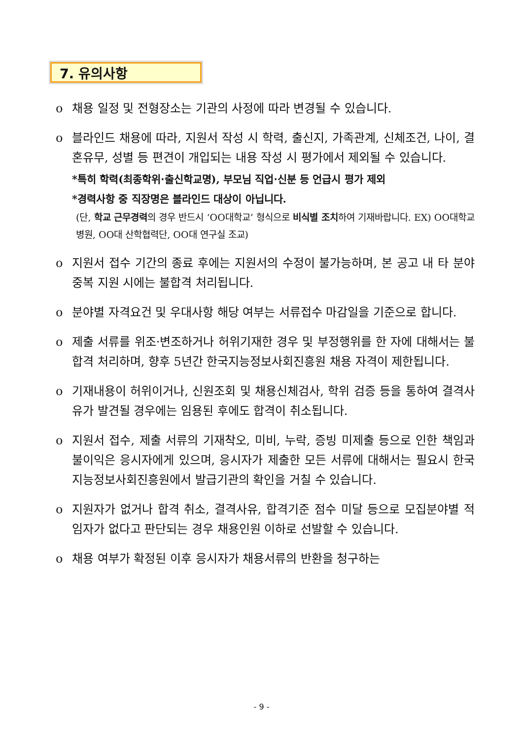7. 유의사항
o 채용 일정 및 전형장소는 기관의 사정에 따라 변경될 수 있습니다.
o 블라인드 채용에 따라, 지원서 작성 시 학력, 출신지, 가족관계, 신체조건, 나이, 결혼유무, 성별 등 편견이 개입되는 내용 작성 시 평가에서 제외될 수 있습니다.
*특히 학력(최종학위·출신학교명), 부모님 직업·신분 등 언급시 평가 제외
*경력사항 중 직장명은 블라인드 대상이 아닙니다.
(단, 학교 근무경력의 경우 반드시 ‘OO대학교’ 형식으로 비식별 조치하여 기재바랍니다. EX) OO대학교 병원, OO대 산학협력단, OO대 연구실 조교)
o 지원서 접수 기간의 종료 후에는 지원서의 수정이 불가능하며, 본 공고 내 타 분야 중복 지원 시에는 불합격 처리됩니다.
o 분야별 자격요건 및 우대사항 해당 여부는 서류접수 마감일을 기준으로 합니다.
o 제출 서류를 위조·변조하거나 허위기재한 경우 및 부정행위를 한 자에 대해서는 불합격 처리하며, 향후 5년간 한국지능정보사회진흥원 채용 자격이 제한됩니다.
o 기재내용이 허위이거나, 신원조회 및 채용신체검사, 학위 검증 등을 통하여 결격사유가 발견될 경우에는 임용된 후에도 합격이 취소됩니다.
o 지원서 접수, 제출 서류의 기재착오, 미비, 누락, 증빙 미제출 등으로 인한 책임과 불이익은 응시자에게 있으며, 응시자가 제출한 모든 서류에 대해서는 필요시 한국지능정보사회진흥원에서 발급기관의 확인을 거칠 수 있습니다.
o 지원자가 없거나 합격 취소, 결격사유, 합격기준 점수 미달 등으로 모집분야별 적임자가 없다고 판단되는 경우 채용인원 이하로 선발할 수 있습니다.
o 채용 여부가 확정된 이후 응시자가 채용서류의 반환을 청구하는
- 9 -